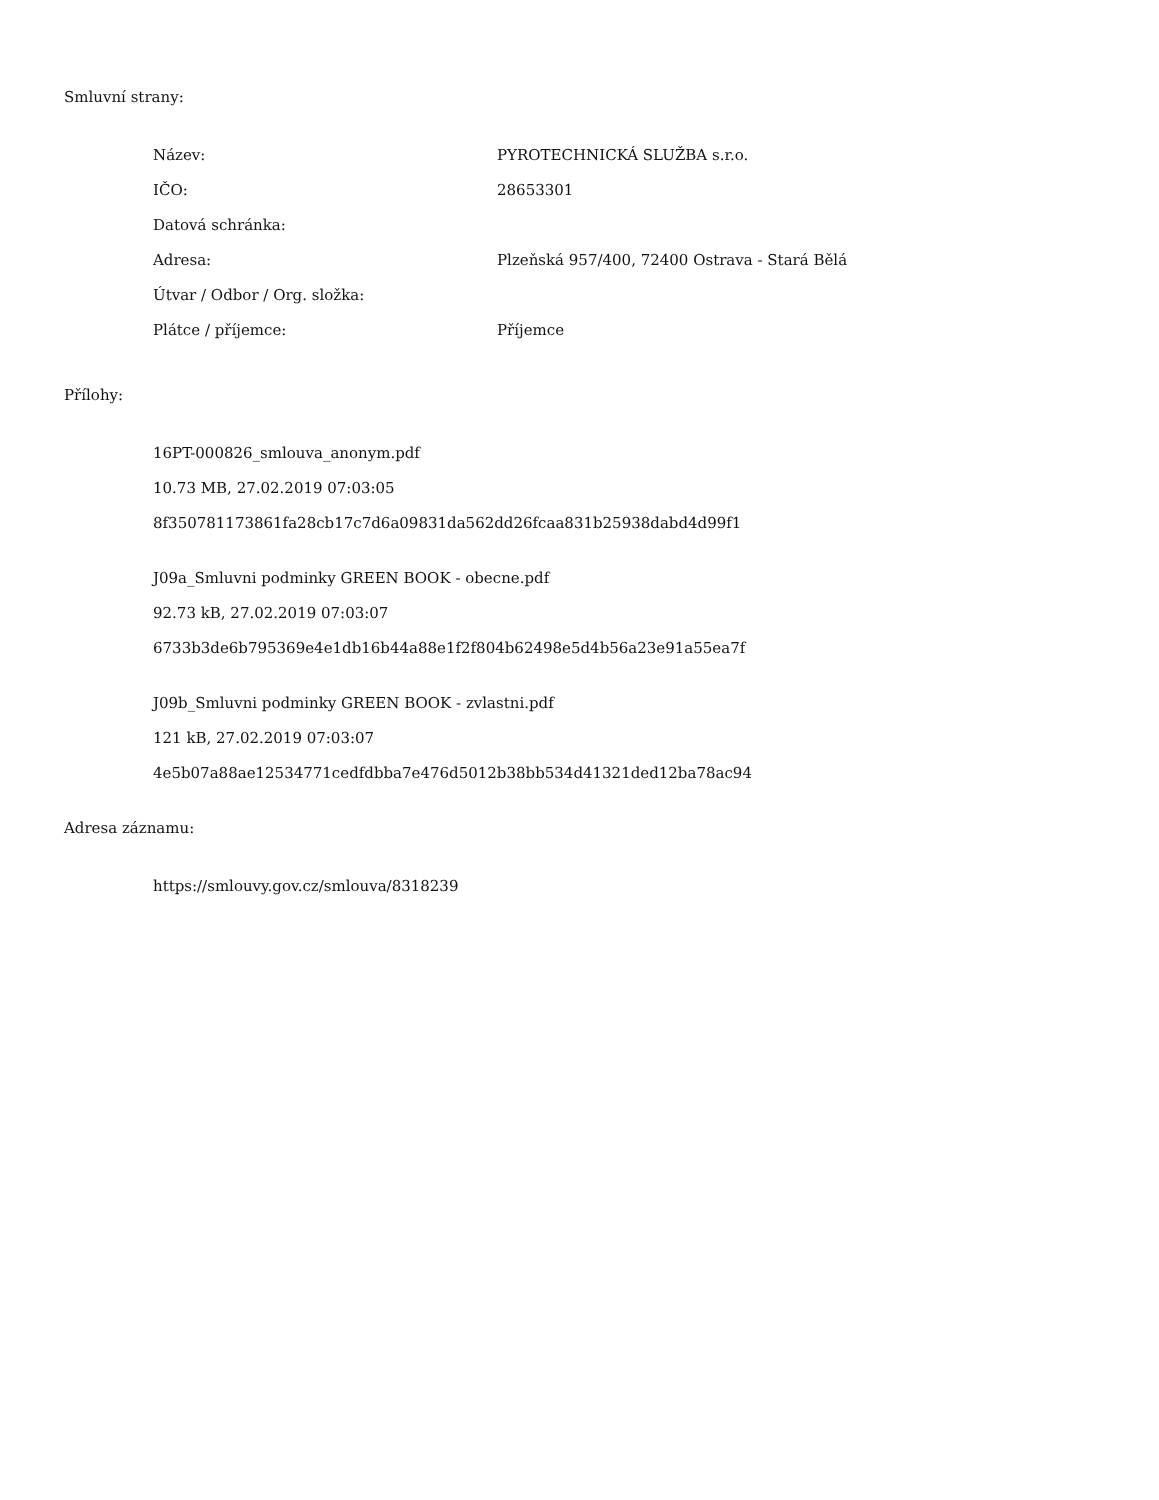Smluvní strany:
| Název: | PYROTECHNICKÁ SLUŽBA s.r.o. |
| IČO: | 28653301 |
| Datová schránka: | |
| Adresa: | Plzeňská 957/400, 72400 Ostrava - Stará Bělá |
| Útvar / Odbor / Org. složka: | |
| Plátce / příjemce: | Příjemce |
Přílohy:
16PT-000826_smlouva_anonym.pdf
10.73 MB, 27.02.2019 07:03:05
8f350781173861fa28cb17c7d6a09831da562dd26fcaa831b25938dabd4d99f1
J09a_Smluvni podminky GREEN BOOK - obecne.pdf
92.73 kB, 27.02.2019 07:03:07
6733b3de6b795369e4e1db16b44a88e1f2f804b62498e5d4b56a23e91a55ea7f
J09b_Smluvni podminky GREEN BOOK - zvlastni.pdf
121 kB, 27.02.2019 07:03:07
4e5b07a88ae12534771cedfdbba7e476d5012b38bb534d41321ded12ba78ac94
Adresa záznamu:
https://smlouvy.gov.cz/smlouva/8318239